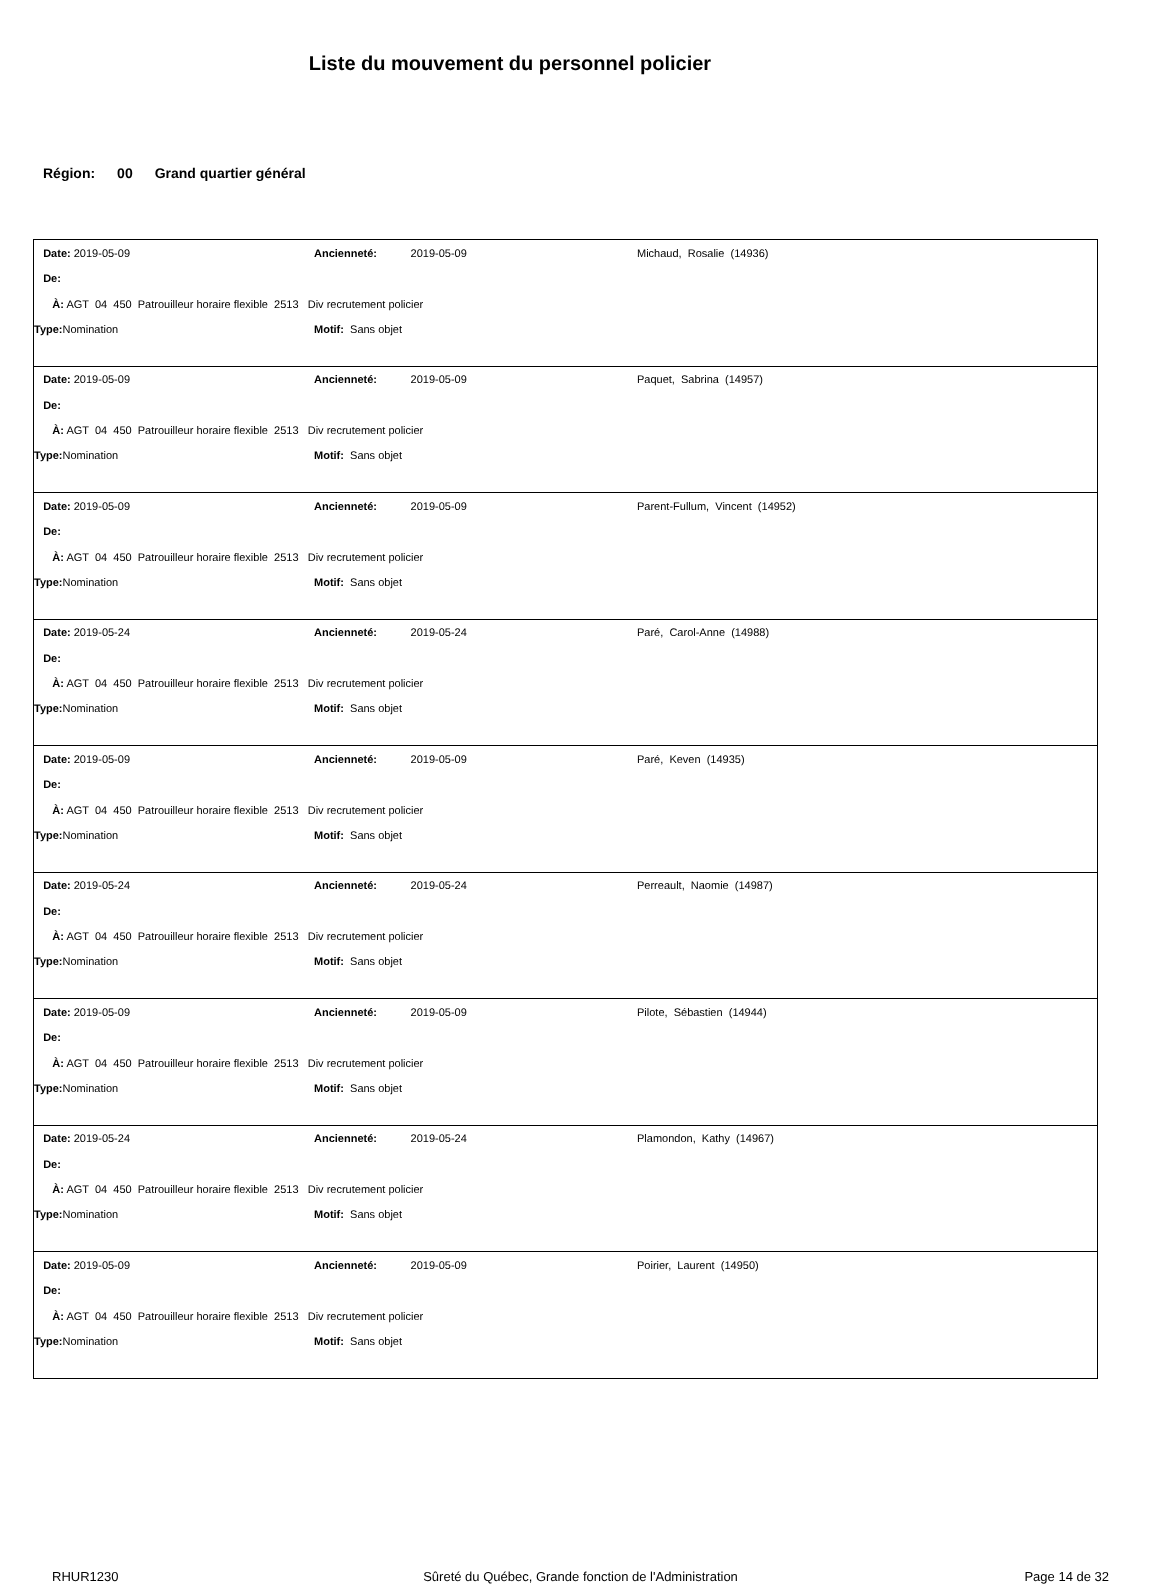Liste du mouvement du personnel policier
Région: 00 Grand quartier général
| Date: 2019-05-09 | Ancienneté: 2019-05-09 | Michaud, Rosalie (14936) |
| De: | | |
| À: AGT 04 450 Patrouilleur horaire flexible 2513 Div recrutement policier | | |
| Type: Nomination | Motif: Sans objet | |
| Date: 2019-05-09 | Ancienneté: 2019-05-09 | Paquet, Sabrina (14957) |
| De: | | |
| À: AGT 04 450 Patrouilleur horaire flexible 2513 Div recrutement policier | | |
| Type: Nomination | Motif: Sans objet | |
| Date: 2019-05-09 | Ancienneté: 2019-05-09 | Parent-Fullum, Vincent (14952) |
| De: | | |
| À: AGT 04 450 Patrouilleur horaire flexible 2513 Div recrutement policier | | |
| Type: Nomination | Motif: Sans objet | |
| Date: 2019-05-24 | Ancienneté: 2019-05-24 | Paré, Carol-Anne (14988) |
| De: | | |
| À: AGT 04 450 Patrouilleur horaire flexible 2513 Div recrutement policier | | |
| Type: Nomination | Motif: Sans objet | |
| Date: 2019-05-09 | Ancienneté: 2019-05-09 | Paré, Keven (14935) |
| De: | | |
| À: AGT 04 450 Patrouilleur horaire flexible 2513 Div recrutement policier | | |
| Type: Nomination | Motif: Sans objet | |
| Date: 2019-05-24 | Ancienneté: 2019-05-24 | Perreault, Naomie (14987) |
| De: | | |
| À: AGT 04 450 Patrouilleur horaire flexible 2513 Div recrutement policier | | |
| Type: Nomination | Motif: Sans objet | |
| Date: 2019-05-09 | Ancienneté: 2019-05-09 | Pilote, Sébastien (14944) |
| De: | | |
| À: AGT 04 450 Patrouilleur horaire flexible 2513 Div recrutement policier | | |
| Type: Nomination | Motif: Sans objet | |
| Date: 2019-05-24 | Ancienneté: 2019-05-24 | Plamondon, Kathy (14967) |
| De: | | |
| À: AGT 04 450 Patrouilleur horaire flexible 2513 Div recrutement policier | | |
| Type: Nomination | Motif: Sans objet | |
| Date: 2019-05-09 | Ancienneté: 2019-05-09 | Poirier, Laurent (14950) |
| De: | | |
| À: AGT 04 450 Patrouilleur horaire flexible 2513 Div recrutement policier | | |
| Type: Nomination | Motif: Sans objet | |
RHUR1230 Sûreté du Québec, Grande fonction de l'Administration
Page 14 de 32